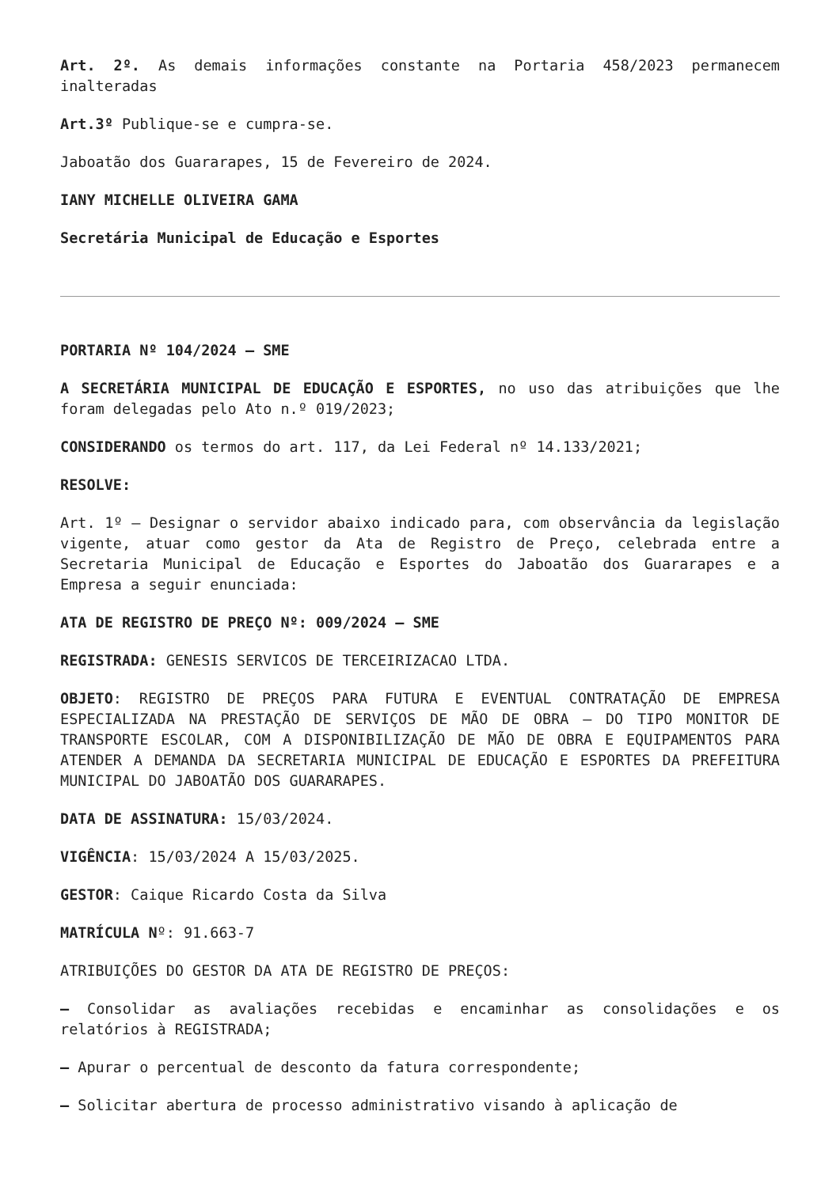Art. 2º. As demais informações constante na Portaria 458/2023 permanecem inalteradas
Art.3º Publique-se e cumpra-se.
Jaboatão dos Guararapes, 15 de Fevereiro de 2024.
IANY MICHELLE OLIVEIRA GAMA
Secretária Municipal de Educação e Esportes
PORTARIA Nº 104/2024 – SME
A SECRETÁRIA MUNICIPAL DE EDUCAÇÃO E ESPORTES, no uso das atribuições que lhe foram delegadas pelo Ato n.º 019/2023;
CONSIDERANDO os termos do art. 117, da Lei Federal nº 14.133/2021;
RESOLVE:
Art. 1º – Designar o servidor abaixo indicado para, com observância da legislação vigente, atuar como gestor da Ata de Registro de Preço, celebrada entre a Secretaria Municipal de Educação e Esportes do Jaboatão dos Guararapes e a Empresa a seguir enunciada:
ATA DE REGISTRO DE PREÇO Nº: 009/2024 – SME
REGISTRADA: GENESIS SERVICOS DE TERCEIRIZACAO LTDA.
OBJETO: REGISTRO DE PREÇOS PARA FUTURA E EVENTUAL CONTRATAÇÃO DE EMPRESA ESPECIALIZADA NA PRESTAÇÃO DE SERVIÇOS DE MÃO DE OBRA – DO TIPO MONITOR DE TRANSPORTE ESCOLAR, COM A DISPONIBILIZAÇÃO DE MÃO DE OBRA E EQUIPAMENTOS PARA ATENDER A DEMANDA DA SECRETARIA MUNICIPAL DE EDUCAÇÃO E ESPORTES DA PREFEITURA MUNICIPAL DO JABOATÃO DOS GUARARAPES.
DATA DE ASSINATURA: 15/03/2024.
VIGÊNCIA: 15/03/2024 A 15/03/2025.
GESTOR: Caique Ricardo Costa da Silva
MATRÍCULA Nº: 91.663-7
ATRIBUIÇÕES DO GESTOR DA ATA DE REGISTRO DE PREÇOS:
– Consolidar as avaliações recebidas e encaminhar as consolidações e os relatórios à REGISTRADA;
– Apurar o percentual de desconto da fatura correspondente;
– Solicitar abertura de processo administrativo visando à aplicação de